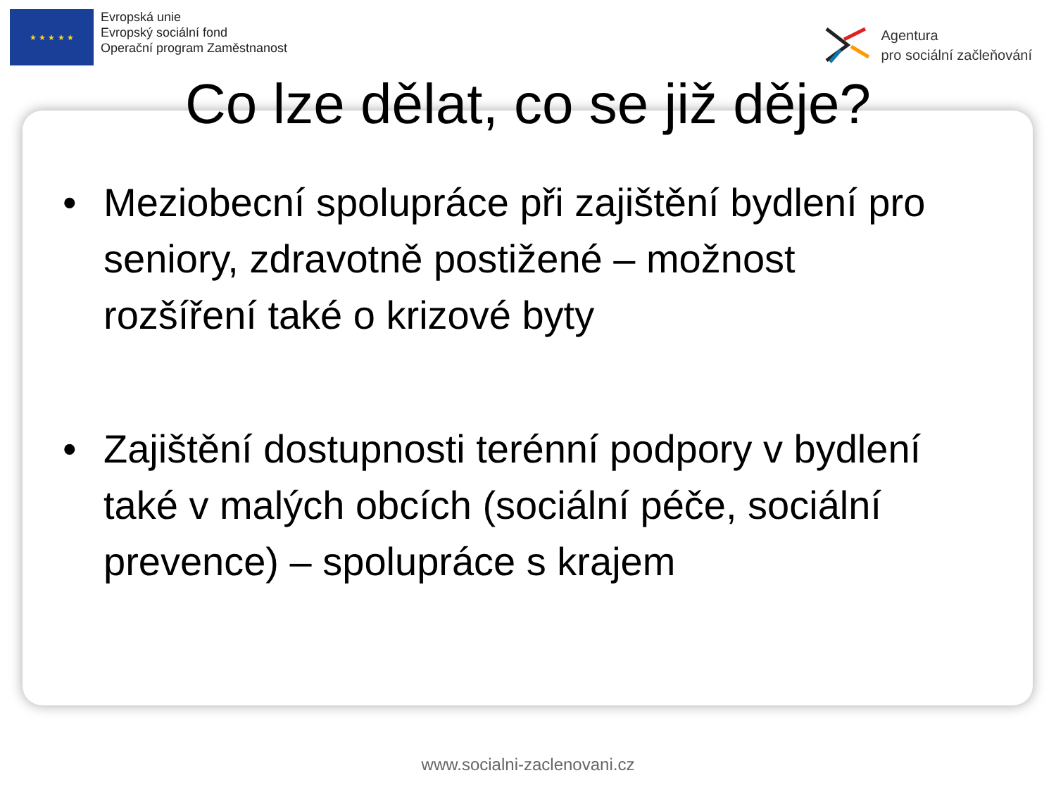★ ★ ★ ★ ★
Evropská unie
Evropský sociální fond
Operační program Zaměstnanost
Agentura
pro sociální začleňování
Co lze dělat, co se již děje?
• Meziobecní spolupráce při zajištění bydlení pro seniory, zdravotně postižené – možnost rozšíření také o krizové byty
• Zajištění dostupnosti terénní podpory v bydlení také v malých obcích (sociální péče, sociální prevence) – spolupráce s krajem
www.socialni-zaclenovani.cz